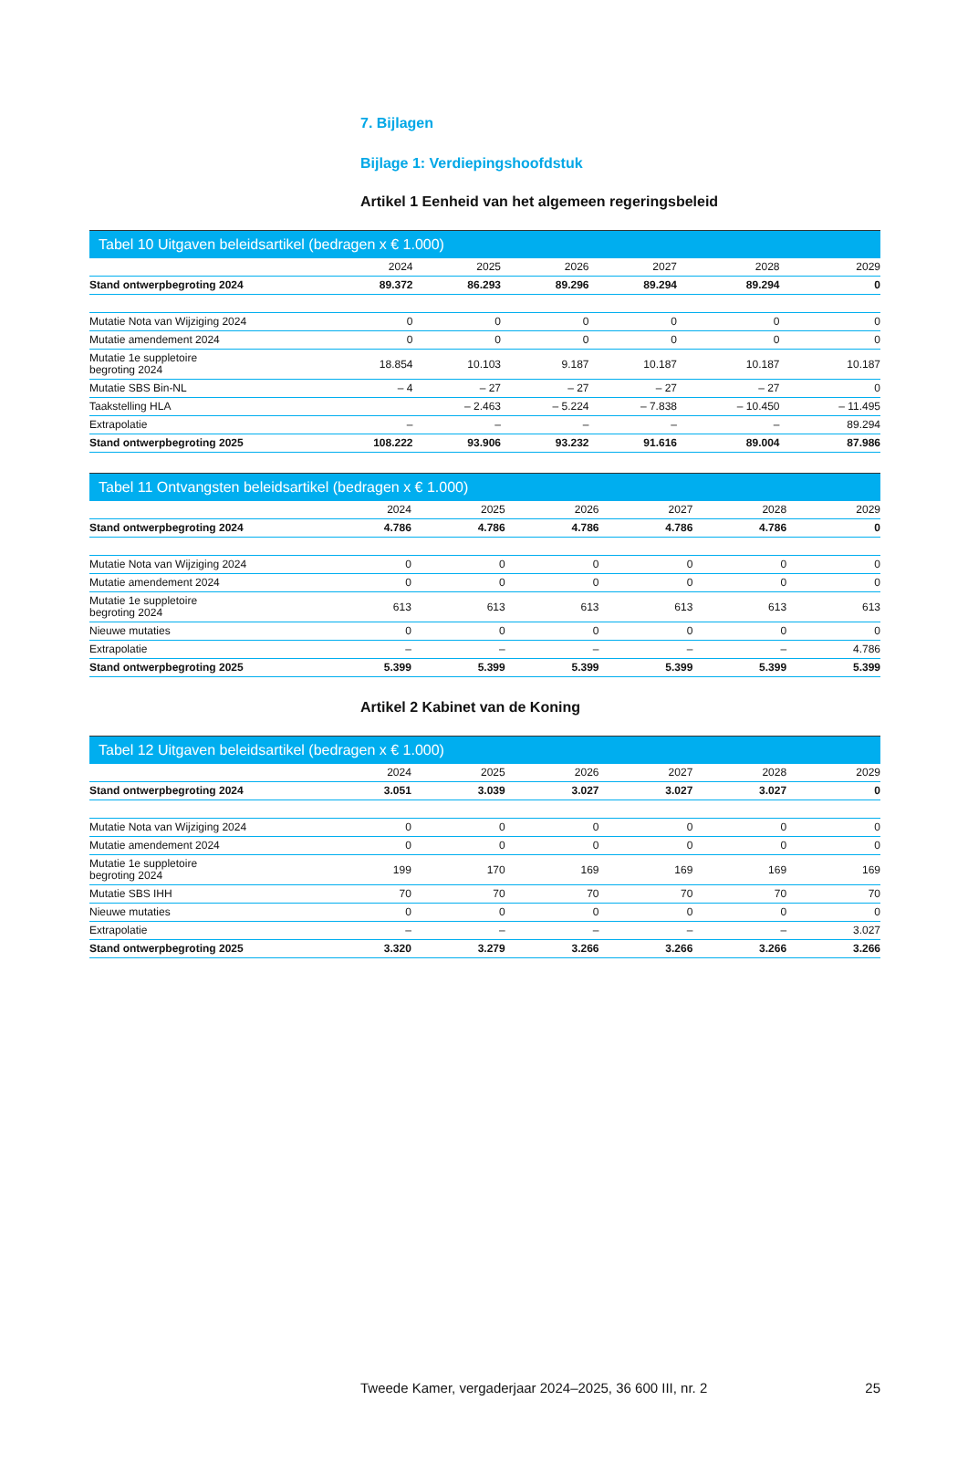7. Bijlagen
Bijlage 1: Verdiepingshoofdstuk
Artikel 1 Eenheid van het algemeen regeringsbeleid
Tabel 10 Uitgaven beleidsartikel (bedragen x € 1.000)
| | 2024 | 2025 | 2026 | 2027 | 2028 | 2029 |
| --- | --- | --- | --- | --- | --- | --- |
| Stand ontwerpbegroting 2024 | 89.372 | 86.293 | 89.296 | 89.294 | 89.294 | 0 |
| Mutatie Nota van Wijziging 2024 | 0 | 0 | 0 | 0 | 0 | 0 |
| Mutatie amendement 2024 | 0 | 0 | 0 | 0 | 0 | 0 |
| Mutatie 1e suppletoire begroting 2024 | 18.854 | 10.103 | 9.187 | 10.187 | 10.187 | 10.187 |
| Mutatie SBS Bin-NL | – 4 | – 27 | – 27 | – 27 | – 27 | 0 |
| Taakstelling HLA | | – 2.463 | – 5.224 | – 7.838 | – 10.450 | – 11.495 |
| Extrapolatie | – | – | – | – | – | 89.294 |
| Stand ontwerpbegroting 2025 | 108.222 | 93.906 | 93.232 | 91.616 | 89.004 | 87.986 |
Tabel 11 Ontvangsten beleidsartikel (bedragen x € 1.000)
| | 2024 | 2025 | 2026 | 2027 | 2028 | 2029 |
| --- | --- | --- | --- | --- | --- | --- |
| Stand ontwerpbegroting 2024 | 4.786 | 4.786 | 4.786 | 4.786 | 4.786 | 0 |
| Mutatie Nota van Wijziging 2024 | 0 | 0 | 0 | 0 | 0 | 0 |
| Mutatie amendement 2024 | 0 | 0 | 0 | 0 | 0 | 0 |
| Mutatie 1e suppletoire begroting 2024 | 613 | 613 | 613 | 613 | 613 | 613 |
| Nieuwe mutaties | 0 | 0 | 0 | 0 | 0 | 0 |
| Extrapolatie | – | – | – | – | – | 4.786 |
| Stand ontwerpbegroting 2025 | 5.399 | 5.399 | 5.399 | 5.399 | 5.399 | 5.399 |
Artikel 2 Kabinet van de Koning
Tabel 12 Uitgaven beleidsartikel (bedragen x € 1.000)
| | 2024 | 2025 | 2026 | 2027 | 2028 | 2029 |
| --- | --- | --- | --- | --- | --- | --- |
| Stand ontwerpbegroting 2024 | 3.051 | 3.039 | 3.027 | 3.027 | 3.027 | 0 |
| Mutatie Nota van Wijziging 2024 | 0 | 0 | 0 | 0 | 0 | 0 |
| Mutatie amendement 2024 | 0 | 0 | 0 | 0 | 0 | 0 |
| Mutatie 1e suppletoire begroting 2024 | 199 | 170 | 169 | 169 | 169 | 169 |
| Mutatie SBS IHH | 70 | 70 | 70 | 70 | 70 | 70 |
| Nieuwe mutaties | 0 | 0 | 0 | 0 | 0 | 0 |
| Extrapolatie | – | – | – | – | – | 3.027 |
| Stand ontwerpbegroting 2025 | 3.320 | 3.279 | 3.266 | 3.266 | 3.266 | 3.266 |
Tweede Kamer, vergaderjaar 2024–2025, 36 600 III, nr. 2 25